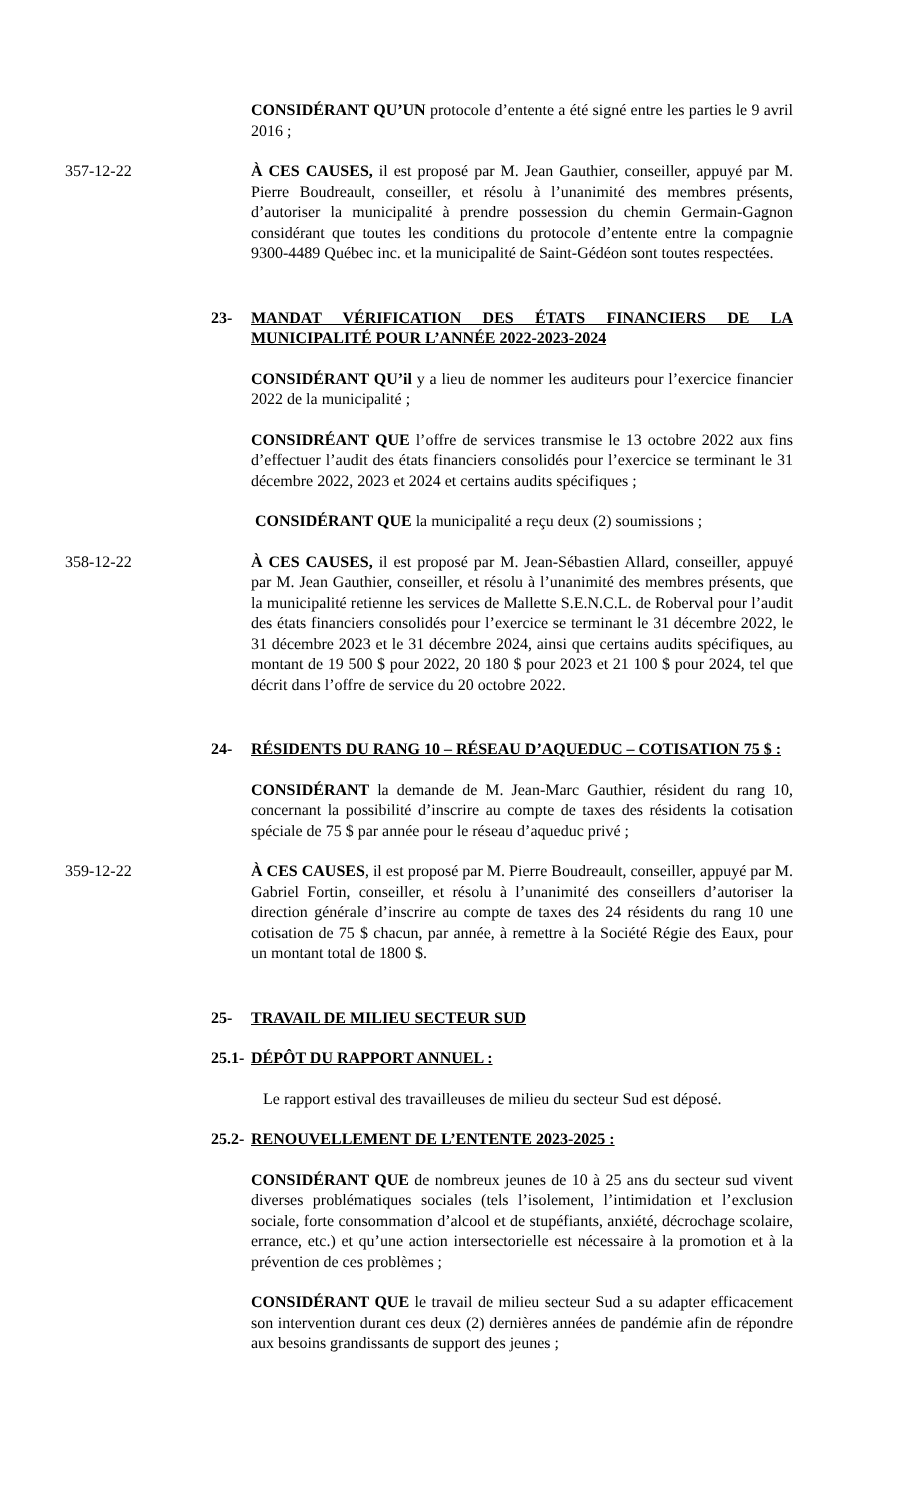CONSIDÉRANT QU’UN protocole d’entente a été signé entre les parties le 9 avril 2016 ;
357-12-22 À CES CAUSES, il est proposé par M. Jean Gauthier, conseiller, appuyé par M. Pierre Boudreault, conseiller, et résolu à l’unanimité des membres présents, d’autoriser la municipalité à prendre possession du chemin Germain-Gagnon considérant que toutes les conditions du protocole d’entente entre la compagnie 9300-4489 Québec inc. et la municipalité de Saint-Gédéon sont toutes respectées.
23- MANDAT VÉRIFICATION DES ÉTATS FINANCIERS DE LA MUNICIPALITÉ POUR L’ANNÉE 2022-2023-2024
CONSIDÉRANT QU’il y a lieu de nommer les auditeurs pour l’exercice financier 2022 de la municipalité ;
CONSIDRÉANT QUE l’offre de services transmise le 13 octobre 2022 aux fins d’effectuer l’audit des états financiers consolidés pour l’exercice se terminant le 31 décembre 2022, 2023 et 2024 et certains audits spécifiques ;
CONSIDÉRANT QUE la municipalité a reçu deux (2) soumissions ;
358-12-22 À CES CAUSES, il est proposé par M. Jean-Sébastien Allard, conseiller, appuyé par M. Jean Gauthier, conseiller, et résolu à l’unanimité des membres présents, que la municipalité retienne les services de Mallette S.E.N.C.L. de Roberval pour l’audit des états financiers consolidés pour l’exercice se terminant le 31 décembre 2022, le 31 décembre 2023 et le 31 décembre 2024, ainsi que certains audits spécifiques, au montant de 19 500 $ pour 2022, 20 180 $ pour 2023 et 21 100 $ pour 2024, tel que décrit dans l’offre de service du 20 octobre 2022.
24- RÉSIDENTS DU RANG 10 – RÉSEAU D’AQUEDUC – COTISATION 75 $ :
CONSIDÉRANT la demande de M. Jean-Marc Gauthier, résident du rang 10, concernant la possibilité d’inscrire au compte de taxes des résidents la cotisation spéciale de 75 $ par année pour le réseau d’aqueduc privé ;
359-12-22 À CES CAUSES, il est proposé par M. Pierre Boudreault, conseiller, appuyé par M. Gabriel Fortin, conseiller, et résolu à l’unanimité des conseillers d’autoriser la direction générale d’inscrire au compte de taxes des 24 résidents du rang 10 une cotisation de 75 $ chacun, par année, à remettre à la Société Régie des Eaux, pour un montant total de 1800 $.
25- TRAVAIL DE MILIEU SECTEUR SUD
25.1- DÉPÔT DU RAPPORT ANNUEL :
Le rapport estival des travailleuses de milieu du secteur Sud est déposé.
25.2- RENOUVELLEMENT DE L’ENTENTE 2023-2025 :
CONSIDÉRANT QUE de nombreux jeunes de 10 à 25 ans du secteur sud vivent diverses problématiques sociales (tels l’isolement, l’intimidation et l’exclusion sociale, forte consommation d’alcool et de stupéfiants, anxiété, décrochage scolaire, errance, etc.) et qu’une action intersectorielle est nécessaire à la promotion et à la prévention de ces problèmes ;
CONSIDÉRANT QUE le travail de milieu secteur Sud a su adapter efficacement son intervention durant ces deux (2) dernières années de pandémie afin de répondre aux besoins grandissants de support des jeunes ;